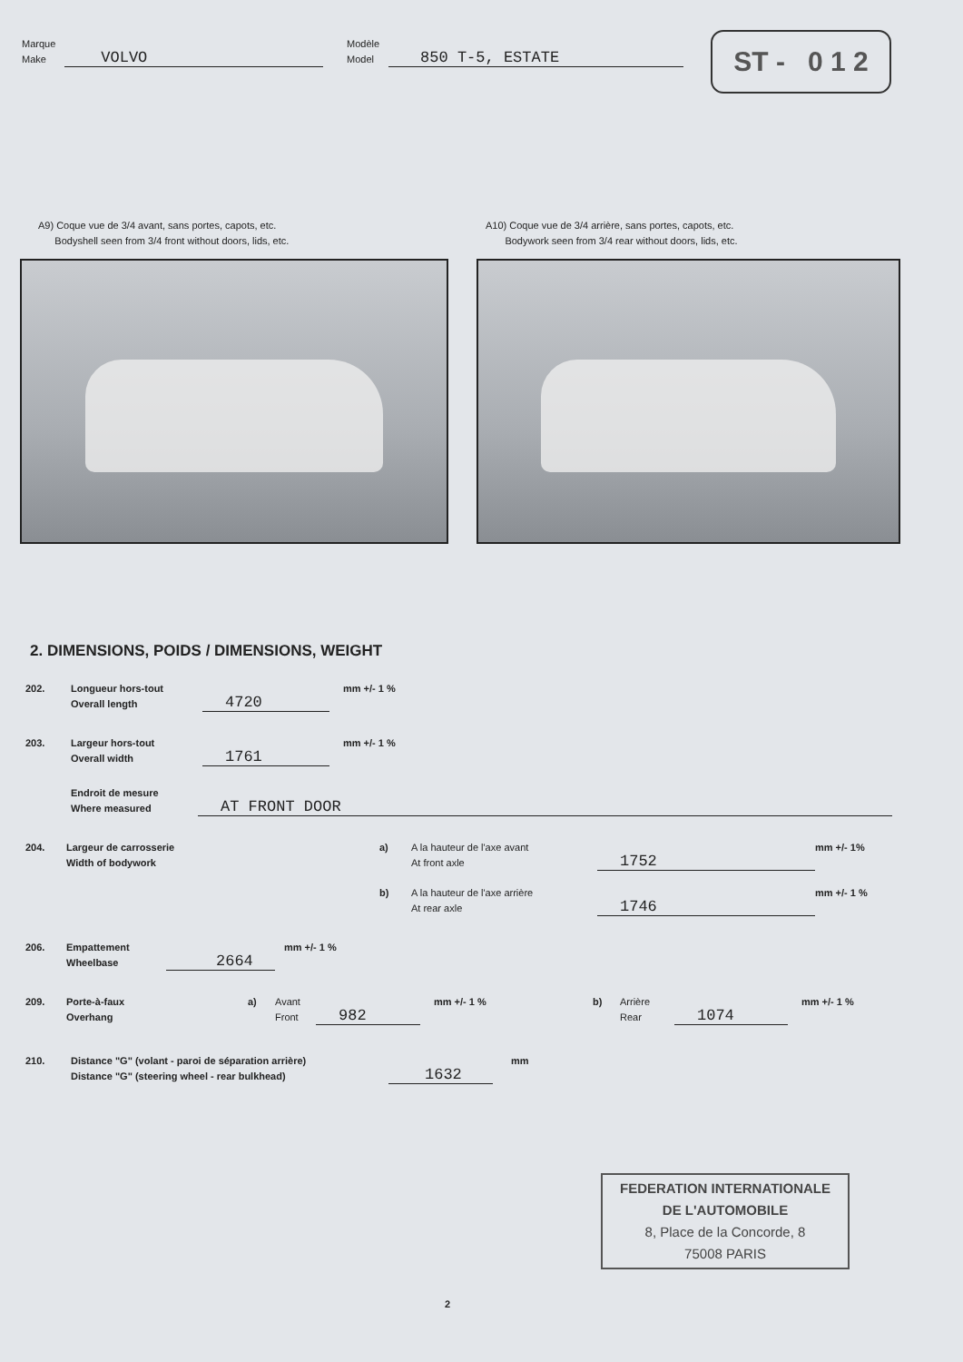Marque
Make
VOLVO
Modèle
Model
850 T-5, ESTATE
ST - 0 1 2
A9) Coque vue de 3/4 avant, sans portes, capots, etc.
Bodyshell seen from 3/4 front without doors, lids, etc.
A10) Coque vue de 3/4 arrière, sans portes, capots, etc.
Bodywork seen from 3/4 rear without doors, lids, etc.
2. DIMENSIONS, POIDS / DIMENSIONS, WEIGHT
202.
Longueur hors-tout
Overall length
4720
mm +/- 1 %
203.
Largeur hors-tout
Overall width
1761
mm +/- 1 %
Endroit de mesure
Where measured
AT FRONT DOOR
204.
Largeur de carrosserie
Width of bodywork
a)
A la hauteur de l'axe avant
At front axle
1752
mm +/- 1%
b)
A la hauteur de l'axe arrière
At rear axle
1746
mm +/- 1 %
206.
Empattement
Wheelbase
2664
mm +/- 1 %
209.
Porte-à-faux
Overhang
a)
Avant
Front
982
mm +/- 1 %
b)
Arrière
Rear
1074
mm +/- 1 %
210.
Distance "G" (volant - paroi de séparation arrière)
Distance "G" (steering wheel - rear bulkhead)
1632
mm
FEDERATION INTERNATIONALE
DE L'AUTOMOBILE
8, Place de la Concorde, 8
75008 PARIS
2